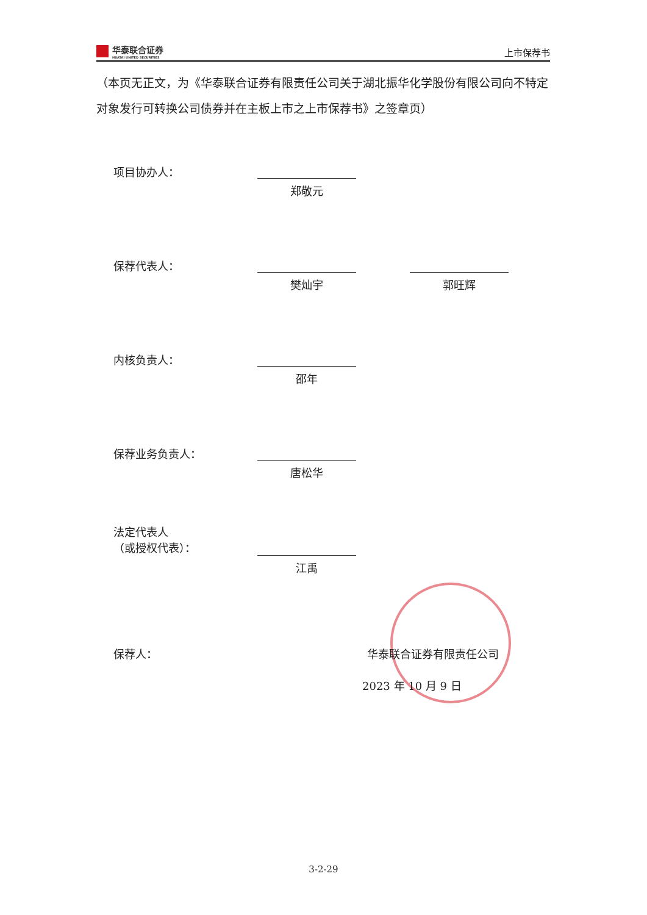华泰联合证券
HUATAI UNITED SECURITIES
上市保荐书
（本页无正文，为《华泰联合证券有限责任公司关于湖北振华化学股份有限公司向不特定对象发行可转换公司债券并在主板上市之上市保荐书》之签章页）
项目协办人：
郑敬元
保荐代表人：
樊灿宇 郭旺辉
内核负责人：
邵年
保荐业务负责人：
唐松华
法定代表人
（或授权代表）：
江禹
保荐人： 华泰联合证券有限责任公司
2023 年 10 月 9 日
3-2-29